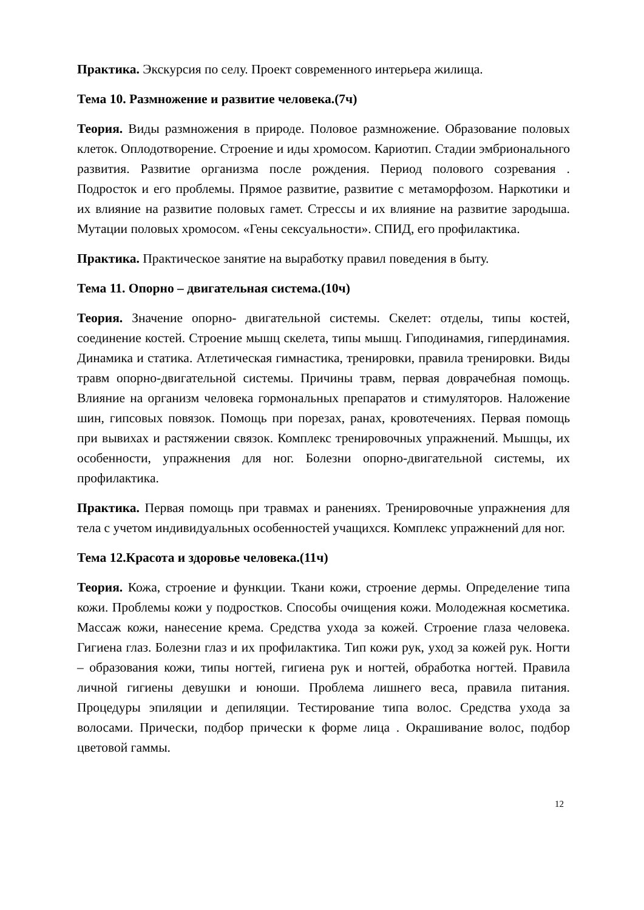Практика. Экскурсия по селу. Проект современного интерьера жилища.
Тема 10. Размножение и развитие человека.(7ч)
Теория. Виды размножения в природе. Половое размножение. Образование половых клеток. Оплодотворение. Строение и иды хромосом. Кариотип. Стадии эмбрионального развития. Развитие организма после рождения. Период полового созревания . Подросток и его проблемы. Прямое развитие, развитие с метаморфозом. Наркотики и их влияние на развитие половых гамет. Стрессы и их влияние на развитие зародыша. Мутации половых хромосом. «Гены сексуальности». СПИД, его профилактика.
Практика. Практическое занятие на выработку правил поведения в быту.
Тема 11. Опорно – двигательная система.(10ч)
Теория. Значение опорно- двигательной системы. Скелет: отделы, типы костей, соединение костей. Строение мышц скелета, типы мышц. Гиподинамия, гипердинамия. Динамика и статика. Атлетическая гимнастика, тренировки, правила тренировки. Виды травм опорно-двигательной системы. Причины травм, первая доврачебная помощь. Влияние на организм человека гормональных препаратов и стимуляторов. Наложение шин, гипсовых повязок. Помощь при порезах, ранах, кровотечениях. Первая помощь при вывихах и растяжении связок. Комплекс тренировочных упражнений. Мышцы, их особенности, упражнения для ног. Болезни опорно-двигательной системы, их профилактика.
Практика. Первая помощь при травмах и ранениях. Тренировочные упражнения для тела с учетом индивидуальных особенностей учащихся. Комплекс упражнений для ног.
Тема 12.Красота и здоровье человека.(11ч)
Теория. Кожа, строение и функции. Ткани кожи, строение дермы. Определение типа кожи. Проблемы кожи у подростков. Способы очищения кожи. Молодежная косметика. Массаж кожи, нанесение крема. Средства ухода за кожей. Строение глаза человека. Гигиена глаз. Болезни глаз и их профилактика. Тип кожи рук, уход за кожей рук. Ногти – образования кожи, типы ногтей, гигиена рук и ногтей, обработка ногтей. Правила личной гигиены девушки и юноши. Проблема лишнего веса, правила питания. Процедуры эпиляции и депиляции. Тестирование типа волос. Средства ухода за волосами. Прически, подбор прически к форме лица . Окрашивание волос, подбор цветовой гаммы.
12